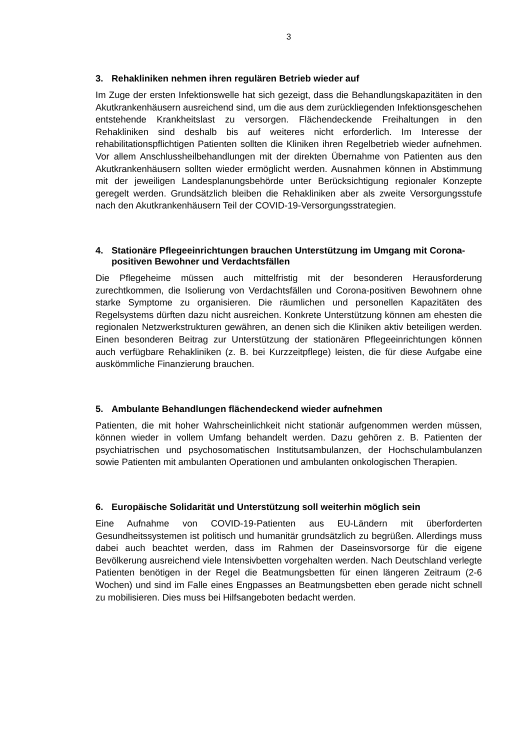3
3. Rehakliniken nehmen ihren regulären Betrieb wieder auf
Im Zuge der ersten Infektionswelle hat sich gezeigt, dass die Behandlungskapazitäten in den Akutkrankenhäusern ausreichend sind, um die aus dem zurückliegenden Infektionsgeschehen entstehende Krankheitslast zu versorgen. Flächendeckende Freihaltungen in den Rehakliniken sind deshalb bis auf weiteres nicht erforderlich. Im Interesse der rehabilitationspflichtigen Patienten sollten die Kliniken ihren Regelbetrieb wieder aufnehmen. Vor allem Anschlussheilbehandlungen mit der direkten Übernahme von Patienten aus den Akutkrankenhäusern sollten wieder ermöglicht werden. Ausnahmen können in Abstimmung mit der jeweiligen Landesplanungsbehörde unter Berücksichtigung regionaler Konzepte geregelt werden. Grundsätzlich bleiben die Rehakliniken aber als zweite Versorgungsstufe nach den Akutkrankenhäusern Teil der COVID-19-Versorgungsstrategien.
4. Stationäre Pflegeeinrichtungen brauchen Unterstützung im Umgang mit Corona-positiven Bewohner und Verdachtsfällen
Die Pflegeheime müssen auch mittelfristig mit der besonderen Herausforderung zurechtkommen, die Isolierung von Verdachtsfällen und Corona-positiven Bewohnern ohne starke Symptome zu organisieren. Die räumlichen und personellen Kapazitäten des Regelsystems dürften dazu nicht ausreichen. Konkrete Unterstützung können am ehesten die regionalen Netzwerkstrukturen gewähren, an denen sich die Kliniken aktiv beteiligen werden. Einen besonderen Beitrag zur Unterstützung der stationären Pflegeeinrichtungen können auch verfügbare Rehakliniken (z. B. bei Kurzzeitpflege) leisten, die für diese Aufgabe eine auskömmliche Finanzierung brauchen.
5. Ambulante Behandlungen flächendeckend wieder aufnehmen
Patienten, die mit hoher Wahrscheinlichkeit nicht stationär aufgenommen werden müssen, können wieder in vollem Umfang behandelt werden. Dazu gehören z. B. Patienten der psychiatrischen und psychosomatischen Institutsambulanzen, der Hochschulambulanzen sowie Patienten mit ambulanten Operationen und ambulanten onkologischen Therapien.
6. Europäische Solidarität und Unterstützung soll weiterhin möglich sein
Eine Aufnahme von COVID-19-Patienten aus EU-Ländern mit überforderten Gesundheitssystemen ist politisch und humanitär grundsätzlich zu begrüßen. Allerdings muss dabei auch beachtet werden, dass im Rahmen der Daseinsvorsorge für die eigene Bevölkerung ausreichend viele Intensivbetten vorgehalten werden. Nach Deutschland verlegte Patienten benötigen in der Regel die Beatmungsbetten für einen längeren Zeitraum (2-6 Wochen) und sind im Falle eines Engpasses an Beatmungsbetten eben gerade nicht schnell zu mobilisieren. Dies muss bei Hilfsangeboten bedacht werden.